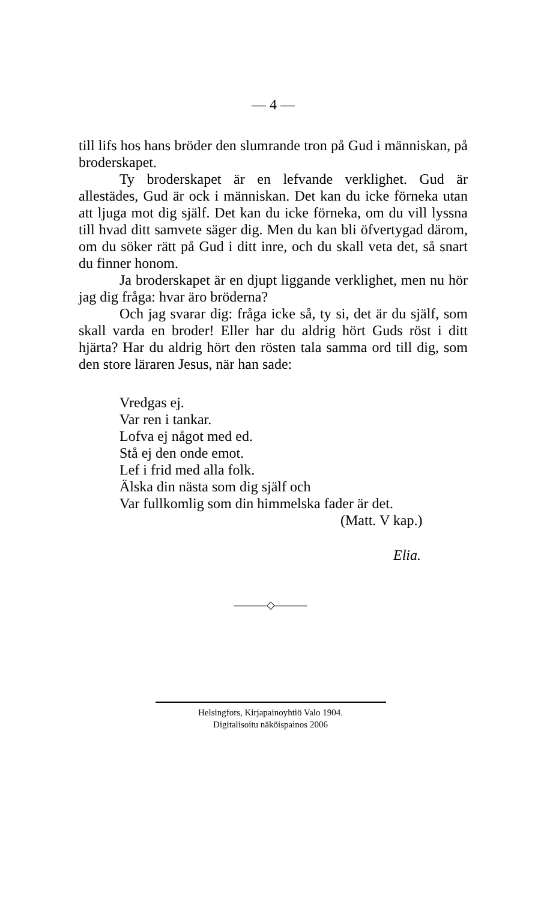— 4 —
till lifs hos hans bröder den slumrande tron på Gud i människan, på broderskapet.
Ty broderskapet är en lefvande verklighet. Gud är allestädes, Gud är ock i människan. Det kan du icke förneka utan att ljuga mot dig själf. Det kan du icke förneka, om du vill lyssna till hvad ditt samvete säger dig. Men du kan bli öfvertygad därom, om du söker rätt på Gud i ditt inre, och du skall veta det, så snart du finner honom.
Ja broderskapet är en djupt liggande verklighet, men nu hör jag dig fråga: hvar äro bröderna?
Och jag svarar dig: fråga icke så, ty si, det är du själf, som skall varda en broder! Eller har du aldrig hört Guds röst i ditt hjärta? Har du aldrig hört den rösten tala samma ord till dig, som den store läraren Jesus, när han sade:
Vredgas ej.
Var ren i tankar.
Lofva ej något med ed.
Stå ej den onde emot.
Lef i frid med alla folk.
Älska din nästa som dig själf och
Var fullkomlig som din himmelska fader är det.
(Matt. V kap.)
Elia.
———◇———
Helsingfors, Kirjapainoyhtiö Valo 1904.
Digitalisoitu näköispainos 2006